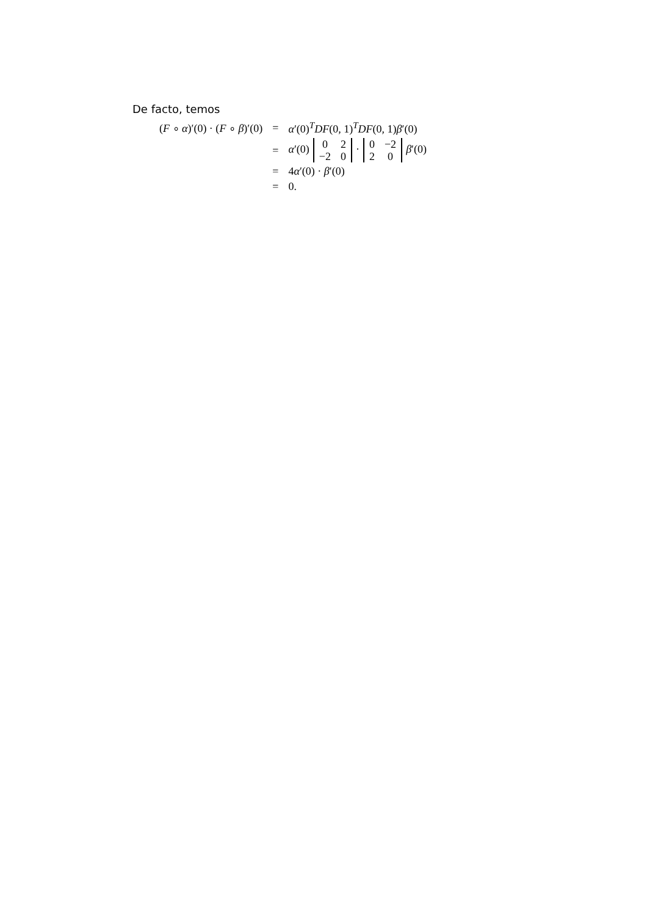De facto, temos
| ( F ∘ α )′(0) · ( F ∘ β )′(0) | = | α ′(0)<sup>T</sup> DF (0, 1)<sup>T</sup> DF (0, 1) β ′(0) |
| | = | α ′(0) / 0 / 2 / / −2 / 0 / · / 0 / −2 / / 2 / 0 / β ′(0) |
| | = | 4 α ′(0) · β ′(0) |
| | = | 0. |